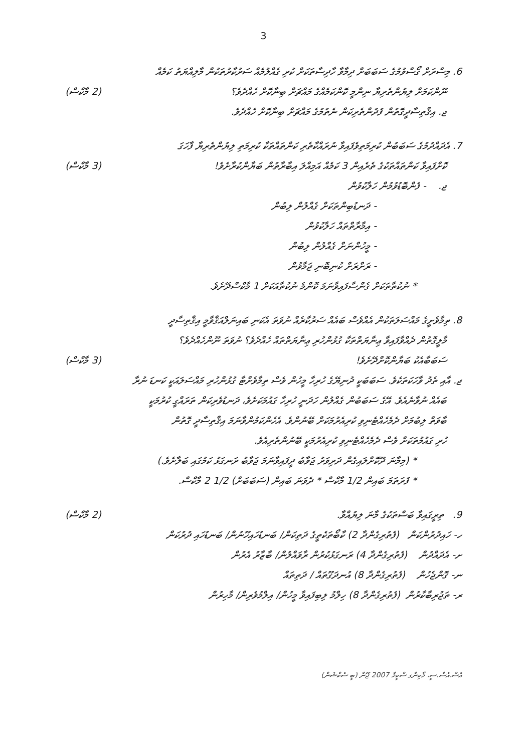3
6. މިސްރަށް ގޯސްވުމުގެ ސަބަބަށް ދިމާވާ ހާދިސާތަކަށް ކުރި ގެއްލުމެއް ސަރުކާރުތަކުން މާލިއްޔަތު ކަމެއް
ނޫންކަމަށް ލިޔުންތެރިޔާ ނިންމީ ކޮންކަމެއްގެ މައްޗަށް ބިނާކޮށް ހެއްދެވެ؟
(2 މާކްސް)
ޖ. އިޤްތިސާދީގޮތުން ފުދުންތެރިކަން ނެތުމުގެ މައްޗަށް ބިނާކޮށް ހެއްދެވެ.
7. އެދައްދުމުގެ ސަބަބުން ކުރިމަތިވެފައިވާ ނުރައްކާތެރި ކަންތައްތަކާ ކުރިމަތި ލިޔުންތެރިޔާ ފާހަގަ
ކޮށްފައިވާ ކަންތައްތަކުގެ ތެރެއިން 3 ކަމެއް އަމިއްލަ އިބާރާތުން ބަޔާންކުރާށެވެ!
(3 މާކްސް)
ޖ. - ފެންބޮޑުވުމުން ހަލާކުވުން
- ދަނޑުބިންތަކަށް ގެއްލުން ލިބުން
- އިމާރާތްތައް ހަލާކުވުން
- މީހުންނަށް ގެއްލުން ލިބުން
- ރަށްރަށް ކުނިބޮނި ޖަމާވުން
* ނުކުތާތަކަށް ގެންސާފައިވާނަމަ ކޮންމެ ނުކުތާއަކަށް 1 މާކްސްދޭށެވެ.
8. ތިމާވެށީގެ މައްސަލަތަކުން އެއްވެސް ބައެއް ސަރުކާރެއް ނުވަތަ އެކަނި ބައިނަލްއަޤްވާމީ އިޤްތިސާދީ
މާލީގޮތުން ދެއްވާފައިވާ ޢިނާޔަތްތަކާ ގުޅުންހުރި ޢިނާޔަތްތައް ހެއްދެވެ؟ ނުވަތަ ނޫންހެއްދެވެ؟
ސަބަބާއެކު ބަޔާންކޮށްދޭށެވެ! (3 މާކްސް)
ޖ. އާއި ތެދު ވާހަކަތަކެވެ. ސަބަބަކީ ދުނިޔޭގެ ހުރިހާ މީހުން ވެސް ތިމާވެށްޓާ ގުޅުންހުރި މައްސަލައަކީ ކަނޑަ ނުރާ
ބައެއް ނުވާނެއެވެ. އޭގެ ސަބަބުން ގެއްލުން ހަދަނީ ހުރިހާ ގައުމަކަށެވެ، ދަނޑުވެރިކަން ތަރައްގީ ކުރުމަކީ
ބާވަތް ލިބުމަށް ދެމެހެއްޓެނިވި ކުރިއެރުމަކަށް ބޭނުންވެ. އެހެންކަމުންވާނަމަ އިޤްތިސާދީ ގޮތުން
ހުރި ގައުމުތަކަށް ވެސް ދެމެހެއްޓެނިވި ކުރިއެރުމަކީ ބޭނުންތެރިއެވެ.
* (މިމާނަ ދޫކޮށްލައިގެން ދަރިވަރު ޖަވާބު ދީފައިވާނަމަ ޖަވާބު ރަނގަޅު ކަމުގައި ބަލާށެވެ.)
* ފުރަތަމަ ބައިން 1/2 މާކްސް * ދެވަނަ ބައިން (ސަބަބަށް) 1/2 2 މާކްސް.
9. ތިރީގައިވާ ބަސްތަކުގެ މާނަ ލިޔުއްވާ.
(2 މާކްސް)
ހ- ހައިދުރުންކަން (ފެތުރިގެންދާ 2) ކާބޯތަކެތީގެ ދަތިކަން/ ބަނޑުހައިހޫނުން/ ބަނޑުހައި ދުރުކަން
ށ- އެދައްދުން (ފެތުރިގެންދާ 4) ރަނގަޅުކުރުން ރާވައްލުން/ ބާޒާރު އެރުން
ނ- ގޮންޖެހުން (ފެތުރިގެންދާ 8) އުނދަގޫތައް / ދަތިތައް
ރ- ތަޖުރިބާކާރުން (ފެތުރިގެންދާ 8) ހިލްމު ލިބިފައިވާ މީހުން/ އިލްމުވެރިން/ މާހިރުން
އެސް.އެސް.ސީ، މާކިންގ ސްކީމް 2007 ޖޫން (ބީ ސެކްޝަން)